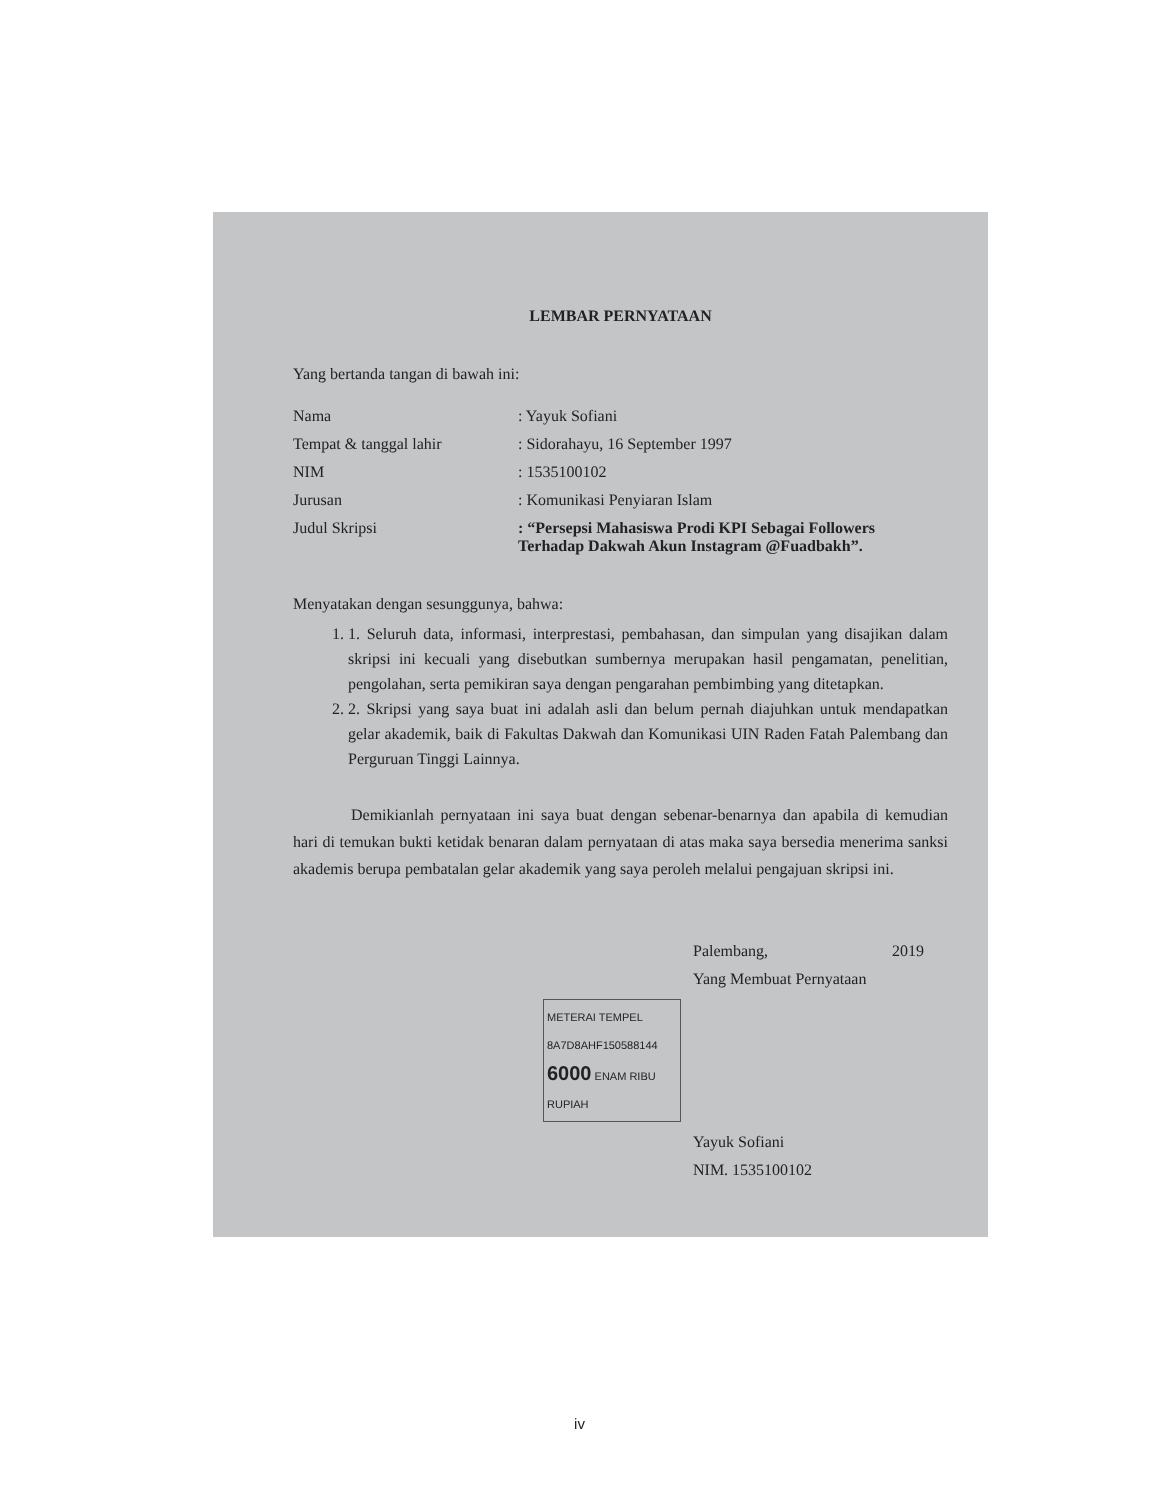LEMBAR PERNYATAAN
Yang bertanda tangan di bawah ini:
Nama : Yayuk Sofiani
Tempat & tanggal lahir : Sidorahayu, 16 September 1997
NIM : 1535100102
Jurusan : Komunikasi Penyiaran Islam
Judul Skripsi : “Persepsi Mahasiswa Prodi KPI Sebagai Followers
Terhadap Dakwah Akun Instagram @Fuadbakh”.
Menyatakan dengan sesunggunya, bahwa:
1. 1. Seluruh data, informasi, interprestasi, pembahasan, dan simpulan yang disajikan dalam skripsi ini kecuali yang disebutkan sumbernya merupakan hasil pengamatan, penelitian, pengolahan, serta pemikiran saya dengan pengarahan pembimbing yang ditetapkan.
2. 2. Skripsi yang saya buat ini adalah asli dan belum pernah diajuhkan untuk mendapatkan gelar akademik, baik di Fakultas Dakwah dan Komunikasi UIN Raden Fatah Palembang dan Perguruan Tinggi Lainnya.
Demikianlah pernyataan ini saya buat dengan sebenar-benarnya dan apabila di kemudian hari di temukan bukti ketidak benaran dalam pernyataan di atas maka saya bersedia menerima sanksi akademis berupa pembatalan gelar akademik yang saya peroleh melalui pengajuan skripsi ini.
Palembang, 2019
Yang Membuat Pernyataan
METERAI TEMPEL
8A7D8AHF150588144
6000 ENAM RIBU RUPIAH
Yayuk Sofiani
NIM. 1535100102
iv